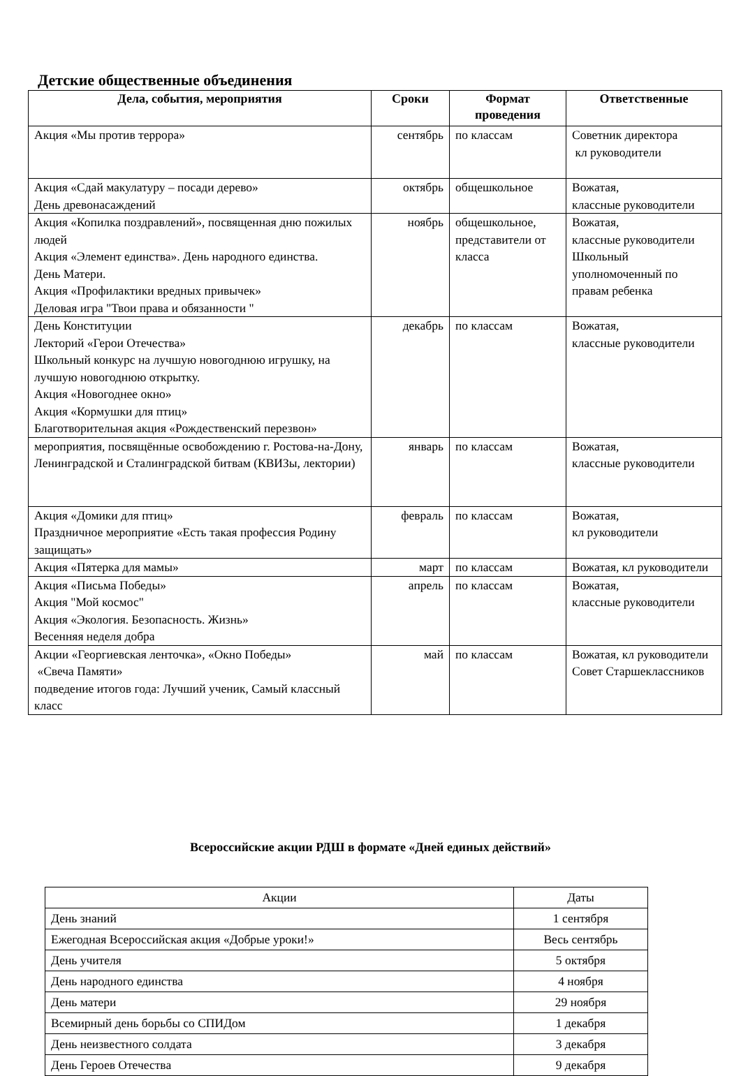Детские общественные объединения
| Дела, события, мероприятия | Сроки | Формат проведения | Ответственные |
| --- | --- | --- | --- |
| Акция «Мы против террора» | сентябрь | по классам | Советник директора кл руководители |
| Акция «Сдай макулатуру – посади дерево» День древонасаждений | октябрь | общешкольное | Вожатая, классные руководители |
| Акция «Копилка поздравлений», посвященная дню пожилых людей Акция «Элемент единства». День народного единства. День Матери. Акция «Профилактики вредных привычек» Деловая игра "Твои права и обязанности " | ноябрь | общешкольное, представители от класса | Вожатая, классные руководители Школьный уполномоченный по правам ребенка |
| День Конституции Лекторий «Герои Отечества» Школьный конкурс на лучшую новогоднюю игрушку, на лучшую новогоднюю открытку. Акция «Новогоднее окно» Акция «Кормушки для птиц» Благотворительная акция «Рождественский перезвон» | декабрь | по классам | Вожатая, классные руководители |
| мероприятия, посвящённые освобождению г. Ростова-на-Дону, Ленинградской и Сталинградской битвам (КВИЗы, лектории) | январь | по классам | Вожатая, классные руководители |
| Акция «Домики для птиц» Праздничное мероприятие «Есть такая профессия Родину защищать» | февраль | по классам | Вожатая, кл руководители |
| Акция «Пятерка для мамы» | март | по классам | Вожатая, кл руководители |
| Акция «Письма Победы» Акция "Мой космос" Акция «Экология. Безопасность. Жизнь» Весенняя неделя добра | апрель | по классам | Вожатая, классные руководители |
| Акции «Георгиевская ленточка», «Окно Победы» «Свеча Памяти» подведение итогов года: Лучший ученик, Самый классный класс | май | по классам | Вожатая, кл руководители Совет Старшеклассников |
Всероссийские акции РДШ в формате «Дней единых действий»
| Акции | Даты |
| День знаний | 1 сентября |
| Ежегодная Всероссийская акция «Добрые уроки!» | Весь сентябрь |
| День учителя | 5 октября |
| День народного единства | 4 ноября |
| День матери | 29 ноября |
| Всемирный день борьбы со СПИДом | 1 декабря |
| День неизвестного солдата | 3 декабря |
| День Героев Отечества | 9 декабря |